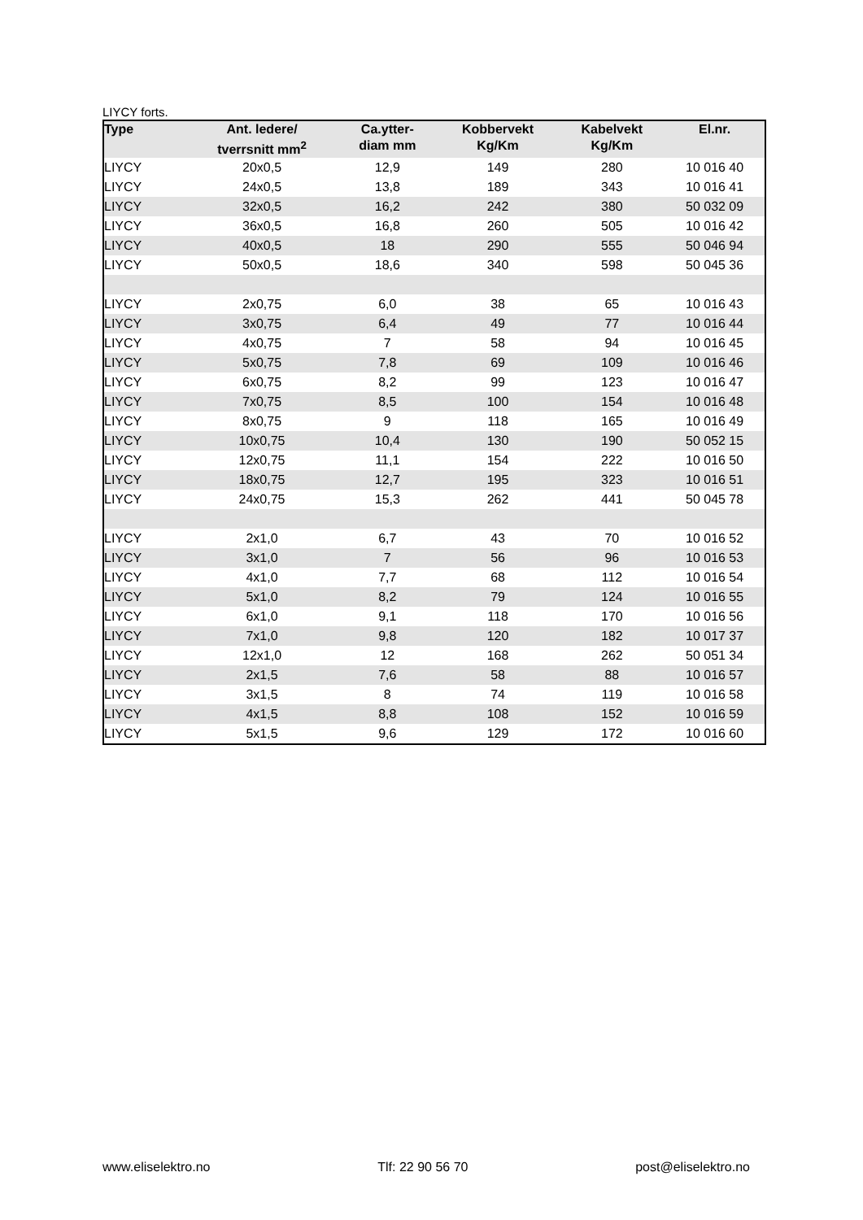LIYCY forts.
| Type | Ant. ledere/ tverrsnitt mm<sup>2</sup> | Ca.ytter- diam mm | Kobbervekt Kg/Km | Kabelvekt Kg/Km | El.nr. |
| --- | --- | --- | --- | --- | --- |
| LIYCY | 20x0,5 | 12,9 | 149 | 280 | 10 016 40 |
| LIYCY | 24x0,5 | 13,8 | 189 | 343 | 10 016 41 |
| LIYCY | 32x0,5 | 16,2 | 242 | 380 | 50 032 09 |
| LIYCY | 36x0,5 | 16,8 | 260 | 505 | 10 016 42 |
| LIYCY | 40x0,5 | 18 | 290 | 555 | 50 046 94 |
| LIYCY | 50x0,5 | 18,6 | 340 | 598 | 50 045 36 |
| LIYCY | 2x0,75 | 6,0 | 38 | 65 | 10 016 43 |
| LIYCY | 3x0,75 | 6,4 | 49 | 77 | 10 016 44 |
| LIYCY | 4x0,75 | 7 | 58 | 94 | 10 016 45 |
| LIYCY | 5x0,75 | 7,8 | 69 | 109 | 10 016 46 |
| LIYCY | 6x0,75 | 8,2 | 99 | 123 | 10 016 47 |
| LIYCY | 7x0,75 | 8,5 | 100 | 154 | 10 016 48 |
| LIYCY | 8x0,75 | 9 | 118 | 165 | 10 016 49 |
| LIYCY | 10x0,75 | 10,4 | 130 | 190 | 50 052 15 |
| LIYCY | 12x0,75 | 11,1 | 154 | 222 | 10 016 50 |
| LIYCY | 18x0,75 | 12,7 | 195 | 323 | 10 016 51 |
| LIYCY | 24x0,75 | 15,3 | 262 | 441 | 50 045 78 |
| LIYCY | 2x1,0 | 6,7 | 43 | 70 | 10 016 52 |
| LIYCY | 3x1,0 | 7 | 56 | 96 | 10 016 53 |
| LIYCY | 4x1,0 | 7,7 | 68 | 112 | 10 016 54 |
| LIYCY | 5x1,0 | 8,2 | 79 | 124 | 10 016 55 |
| LIYCY | 6x1,0 | 9,1 | 118 | 170 | 10 016 56 |
| LIYCY | 7x1,0 | 9,8 | 120 | 182 | 10 017 37 |
| LIYCY | 12x1,0 | 12 | 168 | 262 | 50 051 34 |
| LIYCY | 2x1,5 | 7,6 | 58 | 88 | 10 016 57 |
| LIYCY | 3x1,5 | 8 | 74 | 119 | 10 016 58 |
| LIYCY | 4x1,5 | 8,8 | 108 | 152 | 10 016 59 |
| LIYCY | 5x1,5 | 9,6 | 129 | 172 | 10 016 60 |
www.eliselektro.no Tlf: 22 90 56 70 post@eliselektro.no